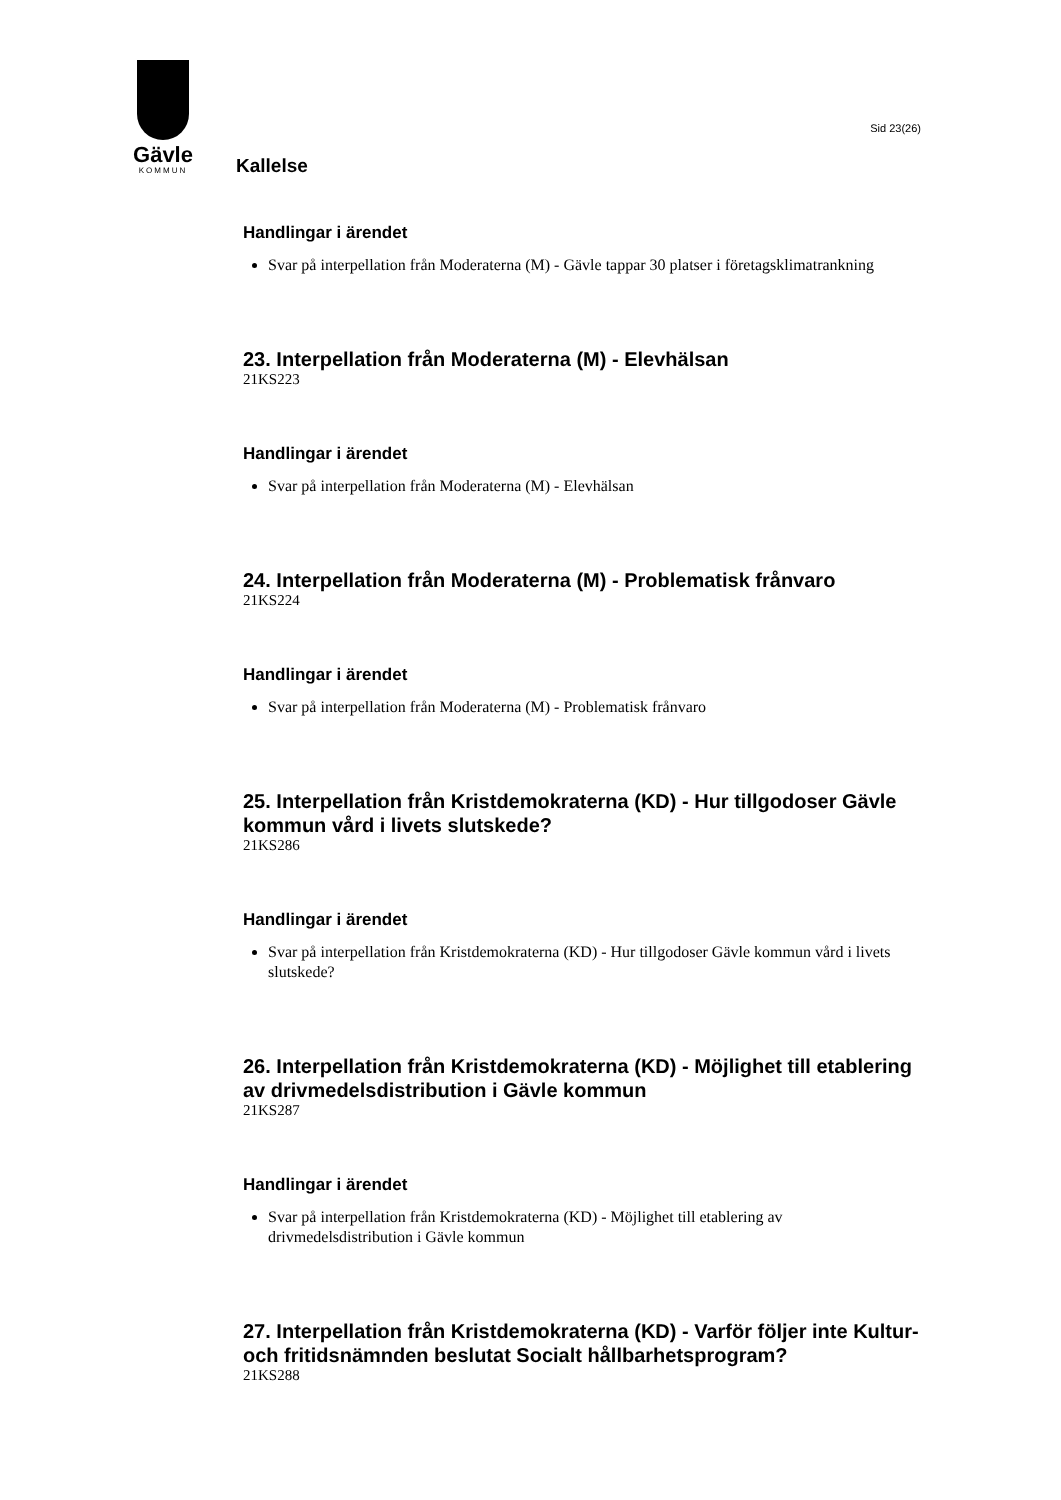Gävle
KOMMUN
Kallelse
Sid 23(26)
Handlingar i ärendet
Svar på interpellation från Moderaterna (M) - Gävle tappar 30 platser i företagsklimatrankning
23. Interpellation från Moderaterna (M) - Elevhälsan
21KS223
Handlingar i ärendet
Svar på interpellation från Moderaterna (M) - Elevhälsan
24. Interpellation från Moderaterna (M) - Problematisk frånvaro
21KS224
Handlingar i ärendet
Svar på interpellation från Moderaterna (M) - Problematisk frånvaro
25. Interpellation från Kristdemokraterna (KD) - Hur tillgodoser Gävle kommun vård i livets slutskede?
21KS286
Handlingar i ärendet
Svar på interpellation från Kristdemokraterna (KD) - Hur tillgodoser Gävle kommun vård i livets slutskede?
26. Interpellation från Kristdemokraterna (KD) - Möjlighet till etablering av drivmedelsdistribution i Gävle kommun
21KS287
Handlingar i ärendet
Svar på interpellation från Kristdemokraterna (KD) - Möjlighet till etablering av drivmedelsdistribution i Gävle kommun
27. Interpellation från Kristdemokraterna (KD) - Varför följer inte Kultur- och fritidsnämnden beslutat Socialt hållbarhetsprogram?
21KS288